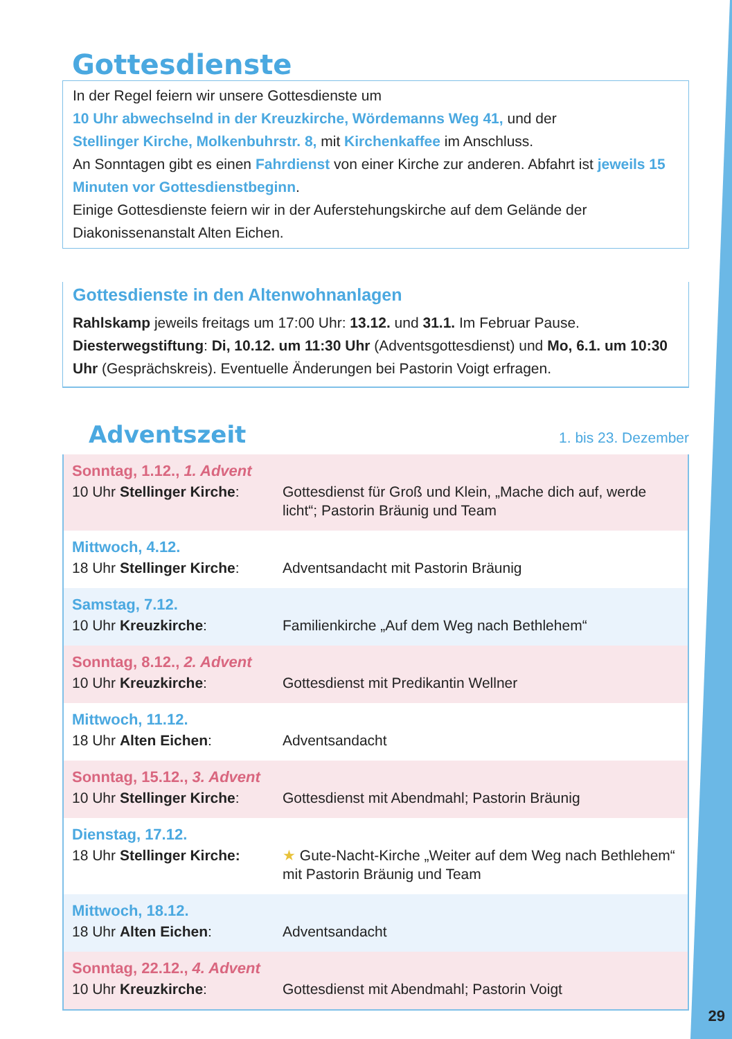Gottesdienste
In der Regel feiern wir unsere Gottesdienste um
10 Uhr abwechselnd in der Kreuzkirche, Wördemanns Weg 41, und der
Stellinger Kirche, Molkenbuhrstr. 8, mit Kirchenkaffee im Anschluss.
An Sonntagen gibt es einen Fahrdienst von einer Kirche zur anderen. Abfahrt ist jeweils 15 Minuten vor Gottesdienstbeginn.
Einige Gottesdienste feiern wir in der Auferstehungskirche auf dem Gelände der Diakonissenanstalt Alten Eichen.
Gottesdienste in den Altenwohnanlagen
Rahlskamp jeweils freitags um 17:00 Uhr: 13.12. und 31.1. Im Februar Pause.
Diesterwegstiftung: Di, 10.12. um 11:30 Uhr (Adventsgottesdienst) und Mo, 6.1. um 10:30 Uhr (Gesprächskreis). Eventuelle Änderungen bei Pastorin Voigt erfragen.
Adventszeit
1. bis 23. Dezember
| Sonntag, 1.12., 1. Advent | |
| 10 Uhr Stellinger Kirche : | Gottesdienst für Groß und Klein, „Mache dich auf, werde licht“; Pastorin Bräunig und Team |
| Mittwoch, 4.12. | |
| 18 Uhr Stellinger Kirche : | Adventsandacht mit Pastorin Bräunig |
| Samstag, 7.12. | |
| 10 Uhr Kreuzkirche : | Familienkirche „Auf dem Weg nach Bethlehem“ |
| Sonntag, 8.12., 2. Advent | |
| 10 Uhr Kreuzkirche : | Gottesdienst mit Predikantin Wellner |
| Mittwoch, 11.12. | |
| 18 Uhr Alten Eichen : | Adventsandacht |
| Sonntag, 15.12., 3. Advent | |
| 10 Uhr Stellinger Kirche : | Gottesdienst mit Abendmahl; Pastorin Bräunig |
| Dienstag, 17.12. | |
| 18 Uhr Stellinger Kirche: | ★ Gute-Nacht-Kirche „Weiter auf dem Weg nach Bethlehem“ mit Pastorin Bräunig und Team |
| Mittwoch, 18.12. | |
| 18 Uhr Alten Eichen : | Adventsandacht |
| Sonntag, 22.12., 4. Advent | |
| 10 Uhr Kreuzkirche : | Gottesdienst mit Abendmahl; Pastorin Voigt |
29